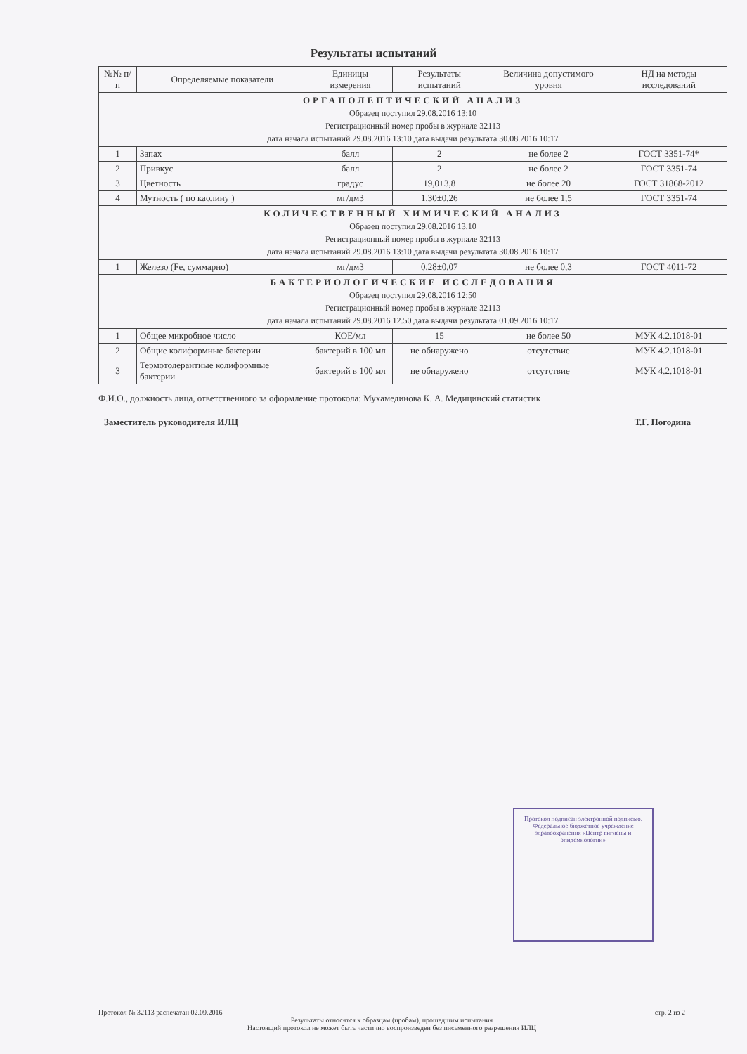Результаты испытаний
| №№ п/п | Определяемые показатели | Единицы измерения | Результаты испытаний | Величина допустимого уровня | НД на методы исследований |
| --- | --- | --- | --- | --- | --- |
| ОРГАНОЛЕПТИЧЕСКИЙ АНАЛИЗ Образец поступил 29.08.2016 13:10 Регистрационный номер пробы в журнале 32113 дата начала испытаний 29.08.2016 13:10 дата выдачи результата 30.08.2016 10:17 | | | | | |
| 1 | Запах | балл | 2 | не более 2 | ГОСТ 3351-74* |
| 2 | Привкус | балл | 2 | не более 2 | ГОСТ 3351-74 |
| 3 | Цветность | градус | 19,0±3,8 | не более 20 | ГОСТ 31868-2012 |
| 4 | Мутность ( по каолину ) | мг/дм3 | 1,30±0,26 | не более 1,5 | ГОСТ 3351-74 |
| КОЛИЧЕСТВЕННЫЙ ХИМИЧЕСКИЙ АНАЛИЗ Образец поступил 29.08.2016 13.10 Регистрационный номер пробы в журнале 32113 дата начала испытаний 29.08.2016 13:10 дата выдачи результата 30.08.2016 10:17 | | | | | |
| 1 | Железо (Fe, суммарно) | мг/дм3 | 0,28±0,07 | не более 0,3 | ГОСТ 4011-72 |
| БАКТЕРИОЛОГИЧЕСКИЕ ИССЛЕДОВАНИЯ Образец поступил 29.08.2016 12:50 Регистрационный номер пробы в журнале 32113 дата начала испытаний 29.08.2016 12.50 дата выдачи результата 01.09.2016 10:17 | | | | | |
| 1 | Общее микробное число | КОЕ/мл | 15 | не более 50 | МУК 4.2.1018-01 |
| 2 | Общие колиформные бактерии | бактерий в 100 мл | не обнаружено | отсутствие | МУК 4.2.1018-01 |
| 3 | Термотолерантные колиформные бактерии | бактерий в 100 мл | не обнаружено | отсутствие | МУК 4.2.1018-01 |
Ф.И.О., должность лица, ответственного за оформление протокола: Мухамединова К. А. Медицинский статистик
Заместитель руководителя ИЛЦ Т.Г. Погодина
Протокол подписан электронной подписью. Федеральное бюджетное учреждение здравоохранения «Центр гигиены и эпидемиологии»
Протокол № 32113 распечатан 02.09.2016 стр. 2 из 2
Результаты относятся к образцам (пробам), прошедшим испытания
Настоящий протокол не может быть частично воспроизведен без письменного разрешения ИЛЦ